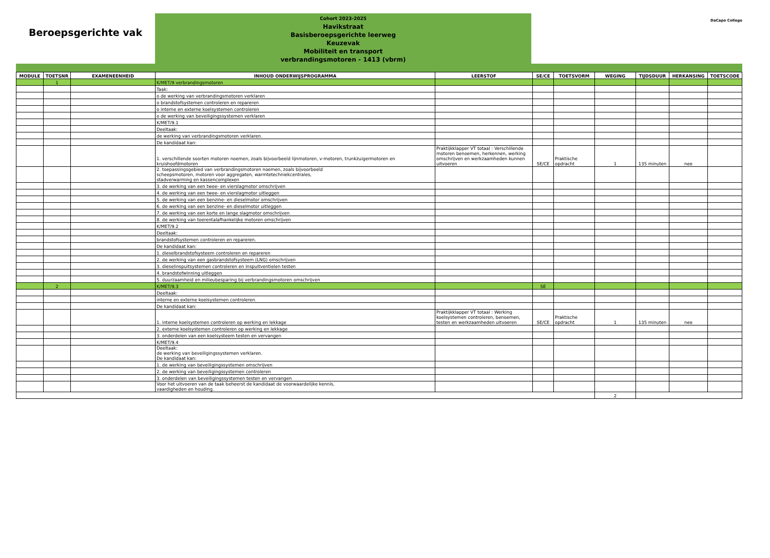Beroepsgerichte vak
Cohort 2023-2025
Havikstraat
Basisberoepsgerichte leerweg
Keuzevak
Mobiliteit en transport
verbrandingsmotoren - 1413 (vbrm)
DaCapo College
| MODULE | TOETSNR | EXAMENEENHEID | INHOUD ONDERWIJSPROGRAMMA | LEERSTOF | SE/CE | TOETSVORM | WEGING | TIJDSDUUR | HERKANSING | TOETSCODE |
| --- | --- | --- | --- | --- | --- | --- | --- | --- | --- | --- |
| | 1 | | K/MET/9 verbrandingsmotoren | | | | | | | |
| | | | Taak: | | | | | | | |
| | | | o de werking van verbrandingsmotoren verklaren | | | | | | | |
| | | | o brandstofsystemen controleren en repareren | | | | | | | |
| | | | o interne en externe koelsystemen controleren | | | | | | | |
| | | | o de werking van beveiligingssystemen verklaren | | | | | | | |
| | | | K/MET/9.1 | | | | | | | |
| | | | Deeltaak: | | | | | | | |
| | | | de werking van verbrandingsmotoren verklaren. | | | | | | | |
| | | | De kandidaat kan: | | | | | | | |
| | | | 1. verschillende soorten motoren noemen, zoals bijvoorbeeld lijnmotoren, v-motoren, trunkzuigermotoren en kruishoofdmotoren | Praktijkklapper VT totaal : Verschillende motoren benoemen, herkennen, werking omschrijven en werkzaamheden kunnen uitvoeren | SE/CE | Praktische opdracht | 1 | 135 minuten | nee | |
| | | | 2. toepassingsgebied van verbrandingsmotoren noemen, zoals bijvoorbeeld scheepsmotoren, motoren voor aggregaten, warmtetechniekcentrales, stadverwarming en kassencomplexen | | | | | | | |
| | | | 3. de werking van een twee- en vierslagmotor omschrijven | | | | | | | |
| | | | 4. de werking van een twee- en vierslagmotor uitleggen | | | | | | | |
| | | | 5. de werking van een benzine- en dieselmotor omschrijven | | | | | | | |
| | | | 6. de werking van een benzine- en dieselmotor uitleggen | | | | | | | |
| | | | 7. de werking van een korte en lange slagmotor omschrijven | | | | | | | |
| | | | 8. de werking van toerentalafhankelijke motoren omschrijven | | | | | | | |
| | | | K/MET/9.2 | | | | | | | |
| | | | Deeltaak: | | | | | | | |
| | | | brandstofsystemen controleren en repareren. | | | | | | | |
| | | | De kandidaat kan: | | | | | | | |
| | | | 1. dieselbrandstofsysteem controleren en repareren | | | | | | | |
| | | | 2. de werking van een gasbrandstofsysteem (LNG) omschrijven | | | | | | | |
| | | | 3. dieselinspuitsystemen controleren en inspuitventielen testen | | | | | | | |
| | | | 4. brandstofwinning uitleggen | | | | | | | |
| | | | 5. duurzaamheid en milieubesparing bij verbrandingsmotoren omschrijven | | | | | | | |
| | 2 | | K/MET/9.3 | | SE | | | | | |
| | | | Deeltaak: | | | | | | | |
| | | | interne en externe koelsystemen controleren. | | | | | | | |
| | | | De kandidaat kan: | | | | | | | |
| | | | 1. interne koelsystemen controleren op werking en lekkage | Praktijkklapper VT totaal : Werking koelsystemen controleren, benoemen, testen en werkzaamheden uitvoeren | SE/CE | Praktische opdracht | 1 | 135 minuten | nee | |
| | | | 2. externe koelsystemen controleren op werking en lekkage | | | | | | | |
| | | | 3. onderdelen van een koelsysteem testen en vervangen | | | | | | | |
| | | | K/MET/9.4 | | | | | | | |
| | | | Deeltaak: de werking van beveiligingssystemen verklaren. De kandidaat kan: | | | | | | | |
| | | | 1. de werking van beveiligingssystemen omschrijven | | | | | | | |
| | | | 2. de werking van beveiligingssystemen controleren | | | | | | | |
| | | | 3. onderdelen van beveiligingssystemen testen en vervangen | | | | | | | |
| | | | Voor het uitvoeren van de taak beheerst de kandidaat de voorwaardelijke kennis, vaardigheden en houding. | | | | | | | |
| | | | | | | | 2 | | | |